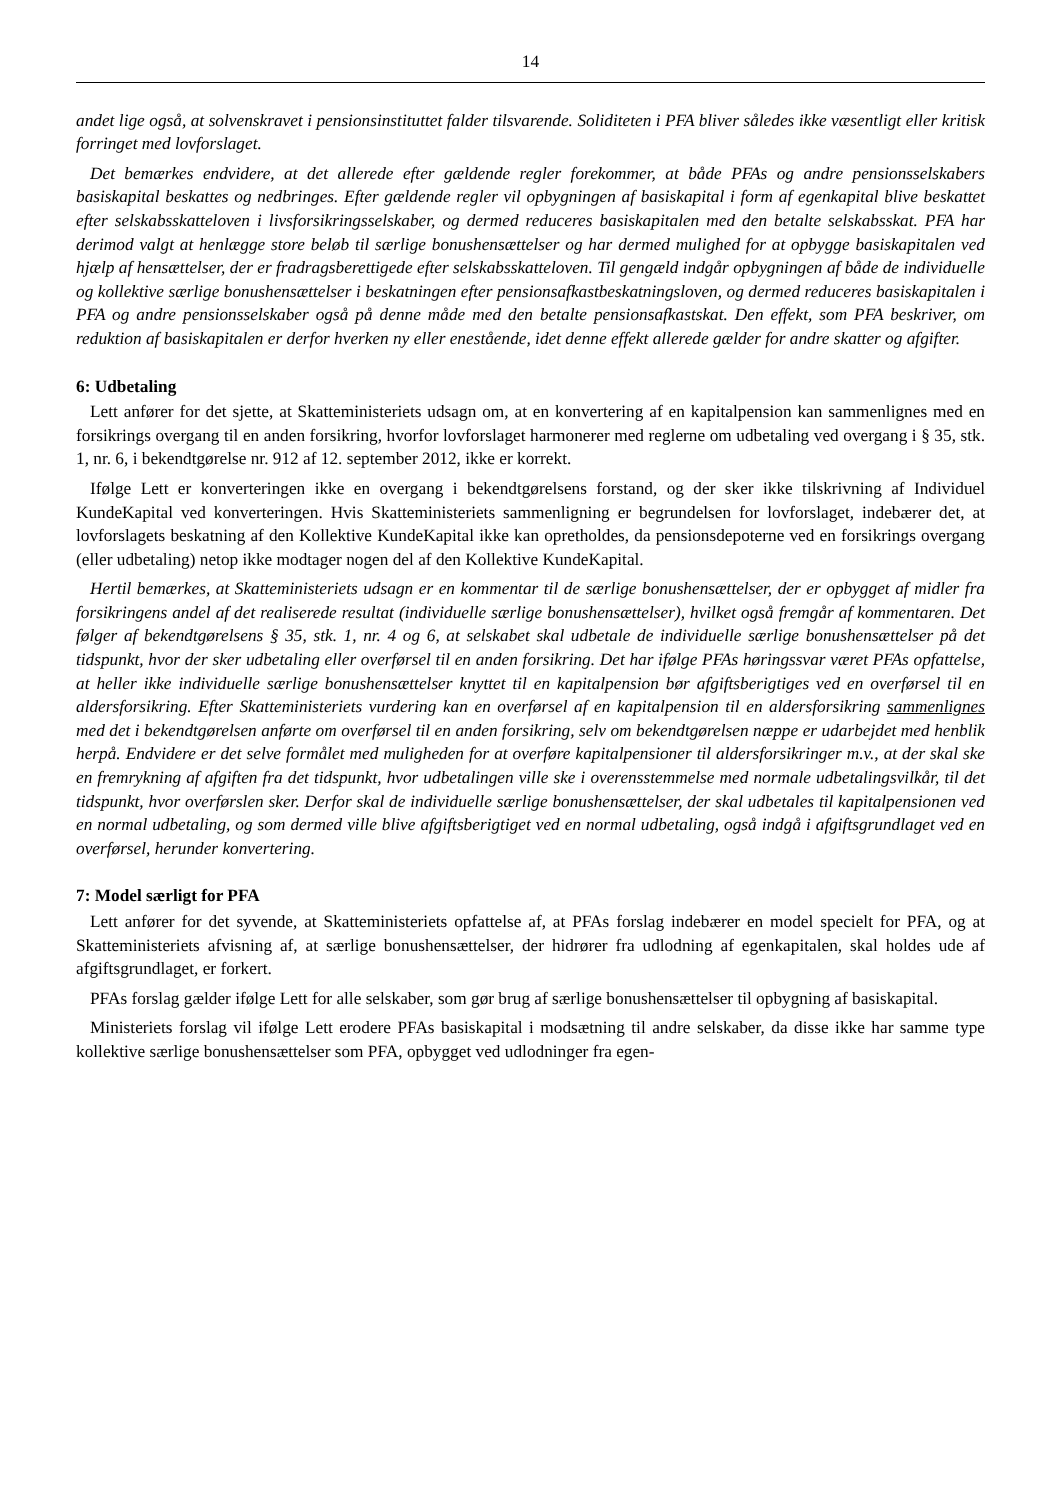14
andet lige også, at solvenskravet i pensionsinstituttet falder tilsvarende. Soliditeten i PFA bliver således ikke væsentligt eller kritisk forringet med lovforslaget.
Det bemærkes endvidere, at det allerede efter gældende regler forekommer, at både PFAs og andre pensionsselskabers basiskapital beskattes og nedbringes. Efter gældende regler vil opbygningen af basiskapital i form af egenkapital blive beskattet efter selskabsskatteloven i livsforsikringsselskaber, og dermed reduceres basiskapitalen med den betalte selskabsskat. PFA har derimod valgt at henlægge store beløb til særlige bonushensættelser og har dermed mulighed for at opbygge basiskapitalen ved hjælp af hensættelser, der er fradragsberettigede efter selskabsskatteloven. Til gengæld indgår opbygningen af både de individuelle og kollektive særlige bonushensættelser i beskatningen efter pensionsafkastbeskatningsloven, og dermed reduceres basiskapitalen i PFA og andre pensionsselskaber også på denne måde med den betalte pensionsafkastskat. Den effekt, som PFA beskriver, om reduktion af basiskapitalen er derfor hverken ny eller enestående, idet denne effekt allerede gælder for andre skatter og afgifter.
6: Udbetaling
Lett anfører for det sjette, at Skatteministeriets udsagn om, at en konvertering af en kapitalpension kan sammenlignes med en forsikrings overgang til en anden forsikring, hvorfor lovforslaget harmonerer med reglerne om udbetaling ved overgang i § 35, stk. 1, nr. 6, i bekendtgørelse nr. 912 af 12. september 2012, ikke er korrekt.
Ifølge Lett er konverteringen ikke en overgang i bekendtgørelsens forstand, og der sker ikke tilskrivning af Individuel KundeKapital ved konverteringen. Hvis Skatteministeriets sammenligning er begrundelsen for lovforslaget, indebærer det, at lovforslagets beskatning af den Kollektive KundeKapital ikke kan opretholdes, da pensionsdepoterne ved en forsikrings overgang (eller udbetaling) netop ikke modtager nogen del af den Kollektive KundeKapital.
Hertil bemærkes, at Skatteministeriets udsagn er en kommentar til de særlige bonushensættelser, der er opbygget af midler fra forsikringens andel af det realiserede resultat (individuelle særlige bonushensættelser), hvilket også fremgår af kommentaren. Det følger af bekendtgørelsens § 35, stk. 1, nr. 4 og 6, at selskabet skal udbetale de individuelle særlige bonushensættelser på det tidspunkt, hvor der sker udbetaling eller overførsel til en anden forsikring. Det har ifølge PFAs høringssvar været PFAs opfattelse, at heller ikke individuelle særlige bonushensættelser knyttet til en kapitalpension bør afgiftsberigtiges ved en overførsel til en aldersforsikring. Efter Skatteministeriets vurdering kan en overførsel af en kapitalpension til en aldersforsikring sammenlignes med det i bekendtgørelsen anførte om overførsel til en anden forsikring, selv om bekendtgørelsen næppe er udarbejdet med henblik herpå. Endvidere er det selve formålet med muligheden for at overføre kapitalpensioner til aldersforsikringer m.v., at der skal ske en fremrykning af afgiften fra det tidspunkt, hvor udbetalingen ville ske i overensstemmelse med normale udbetalingsvilkår, til det tidspunkt, hvor overførslen sker. Derfor skal de individuelle særlige bonushensættelser, der skal udbetales til kapitalpensionen ved en normal udbetaling, og som dermed ville blive afgiftsberigtiget ved en normal udbetaling, også indgå i afgiftsgrundlaget ved en overførsel, herunder konvertering.
7: Model særligt for PFA
Lett anfører for det syvende, at Skatteministeriets opfattelse af, at PFAs forslag indebærer en model specielt for PFA, og at Skatteministeriets afvisning af, at særlige bonushensættelser, der hidrører fra udlodning af egenkapitalen, skal holdes ude af afgiftsgrundlaget, er forkert.
PFAs forslag gælder ifølge Lett for alle selskaber, som gør brug af særlige bonushensættelser til opbygning af basiskapital.
Ministeriets forslag vil ifølge Lett erodere PFAs basiskapital i modsætning til andre selskaber, da disse ikke har samme type kollektive særlige bonushensættelser som PFA, opbygget ved udlodninger fra egen-